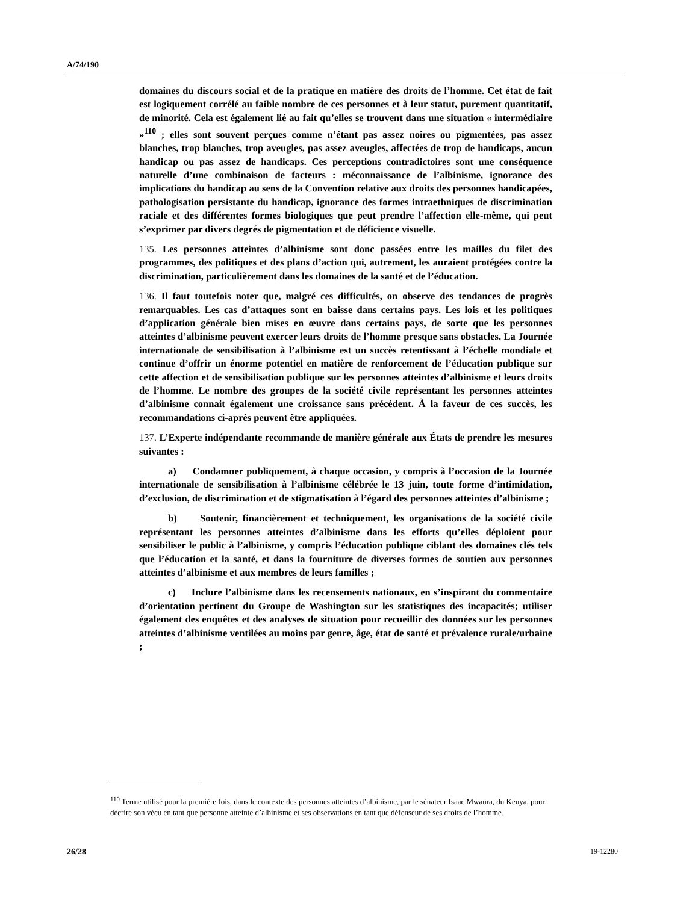A/74/190
domaines du discours social et de la pratique en matière des droits de l’homme. Cet état de fait est logiquement corrélé au faible nombre de ces personnes et à leur statut, purement quantitatif, de minorité. Cela est également lié au fait qu’elles se trouvent dans une situation « intermédiaire »<sup>110</sup> ; elles sont souvent perçues comme n’étant pas assez noires ou pigmentées, pas assez blanches, trop blanches, trop aveugles, pas assez aveugles, affectées de trop de handicaps, aucun handicap ou pas assez de handicaps. Ces perceptions contradictoires sont une conséquence naturelle d’une combinaison de facteurs : méconnaissance de l’albinisme, ignorance des implications du handicap au sens de la Convention relative aux droits des personnes handicapées, pathologisation persistante du handicap, ignorance des formes intraethniques de discrimination raciale et des différentes formes biologiques que peut prendre l’affection elle-même, qui peut s’exprimer par divers degrés de pigmentation et de déficience visuelle.
135. Les personnes atteintes d’albinisme sont donc passées entre les mailles du filet des programmes, des politiques et des plans d’action qui, autrement, les auraient protégées contre la discrimination, particulièrement dans les domaines de la santé et de l’éducation.
136. Il faut toutefois noter que, malgré ces difficultés, on observe des tendances de progrès remarquables. Les cas d’attaques sont en baisse dans certains pays. Les lois et les politiques d’application générale bien mises en œuvre dans certains pays, de sorte que les personnes atteintes d’albinisme peuvent exercer leurs droits de l’homme presque sans obstacles. La Journée internationale de sensibilisation à l’albinisme est un succès retentissant à l’échelle mondiale et continue d’offrir un énorme potentiel en matière de renforcement de l’éducation publique sur cette affection et de sensibilisation publique sur les personnes atteintes d’albinisme et leurs droits de l’homme. Le nombre des groupes de la société civile représentant les personnes atteintes d’albinisme connait également une croissance sans précédent. À la faveur de ces succès, les recommandations ci-après peuvent être appliquées.
137. L’Experte indépendante recommande de manière générale aux États de prendre les mesures suivantes :
a) Condamner publiquement, à chaque occasion, y compris à l’occasion de la Journée internationale de sensibilisation à l’albinisme célébrée le 13 juin, toute forme d’intimidation, d’exclusion, de discrimination et de stigmatisation à l’égard des personnes atteintes d’albinisme ;
b) Soutenir, financièrement et techniquement, les organisations de la société civile représentant les personnes atteintes d’albinisme dans les efforts qu’elles déploient pour sensibiliser le public à l’albinisme, y compris l’éducation publique ciblant des domaines clés tels que l’éducation et la santé, et dans la fourniture de diverses formes de soutien aux personnes atteintes d’albinisme et aux membres de leurs familles ;
c) Inclure l’albinisme dans les recensements nationaux, en s’inspirant du commentaire d’orientation pertinent du Groupe de Washington sur les statistiques des incapacités; utiliser également des enquêtes et des analyses de situation pour recueillir des données sur les personnes atteintes d’albinisme ventilées au moins par genre, âge, état de santé et prévalence rurale/urbaine ;
<sup>110</sup> Terme utilisé pour la première fois, dans le contexte des personnes atteintes d’albinisme, par le sénateur Isaac Mwaura, du Kenya, pour décrire son vécu en tant que personne atteinte d’albinisme et ses observations en tant que défenseur de ses droits de l’homme.
26/28 19-12280